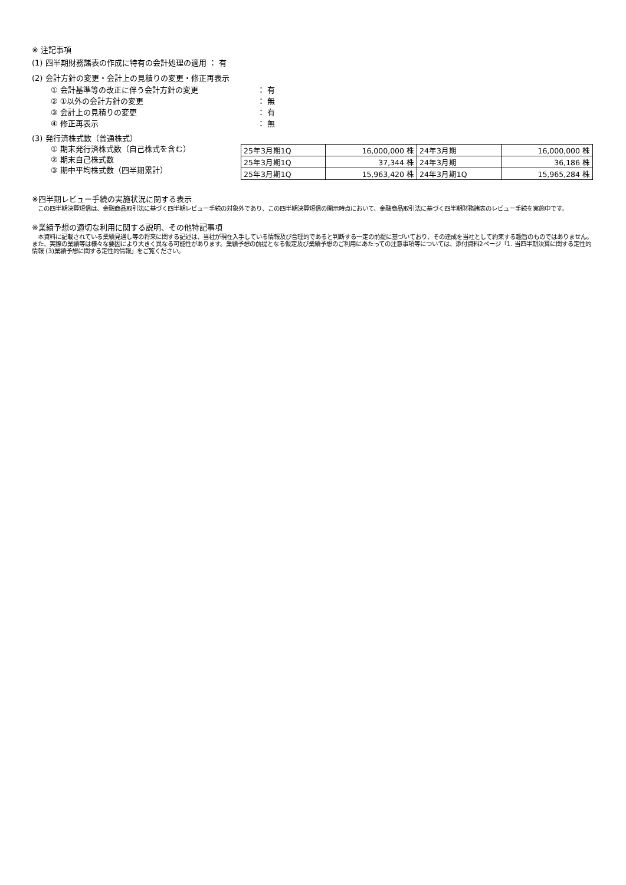※ 注記事項
(1) 四半期財務諸表の作成に特有の会計処理の適用 ： 有
(2) 会計方針の変更・会計上の見積りの変更・修正再表示
① 会計基準等の改正に伴う会計方針の変更 ： 有
② ①以外の会計方針の変更 ： 無
③ 会計上の見積りの変更 ： 有
④ 修正再表示 ： 無
(3) 発行済株式数（普通株式）
① 期末発行済株式数（自己株式を含む）
② 期末自己株式数
③ 期中平均株式数（四半期累計）
| 25年3月期1Q | 16,000,000 株 | 24年3月期 | 16,000,000 株 |
| 25年3月期1Q | 37,344 株 | 24年3月期 | 36,186 株 |
| 25年3月期1Q | 15,963,420 株 | 24年3月期1Q | 15,965,284 株 |
※四半期レビュー手続の実施状況に関する表示
　この四半期決算短信は、金融商品取引法に基づく四半期レビュー手続の対象外であり、この四半期決算短信の開示時点において、金融商品取引法に基づく四半期財務諸表のレビュー手続を実施中です。
※業績予想の適切な利用に関する説明、その他特記事項
　本資料に記載されている業績見通し等の将来に関する記述は、当社が現在入手している情報及び合理的であると判断する一定の前提に基づいており、その達成を当社として約束する趣旨のものではありません。また、実際の業績等は様々な要因により大きく異なる可能性があります。業績予想の前提となる仮定及び業績予想のご利用にあたっての注意事項等については、添付資料2ページ「1. 当四半期決算に関する定性的情報 (3)業績予想に関する定性的情報」をご覧ください。